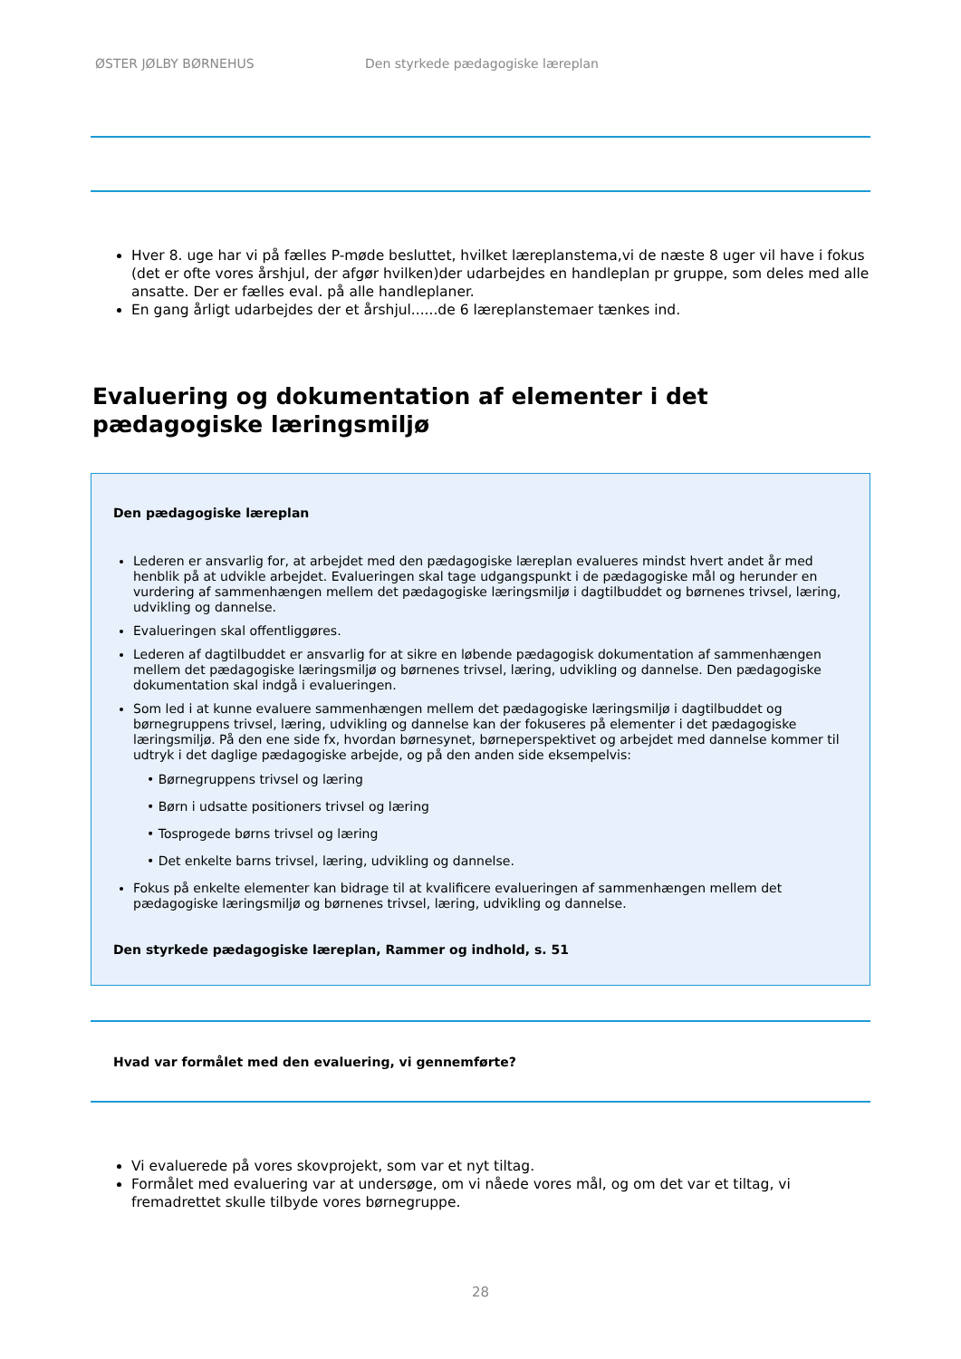ØSTER JØLBY BØRNEHUS Den styrkede pædagogiske læreplan
Hver 8. uge har vi på fælles P-møde besluttet, hvilket læreplanstema,vi de næste 8 uger vil have i fokus (det er ofte vores årshjul, der afgør hvilken)der udarbejdes en handleplan pr gruppe, som deles med alle ansatte. Der er fælles eval. på alle handleplaner.
En gang årligt udarbejdes der et årshjul......de 6 læreplanstemaer tænkes ind.
Evaluering og dokumentation af elementer i det pædagogiske læringsmiljø
Den pædagogiske læreplan
Lederen er ansvarlig for, at arbejdet med den pædagogiske læreplan evalueres mindst hvert andet år med henblik på at udvikle arbejdet. Evalueringen skal tage udgangspunkt i de pædagogiske mål og herunder en vurdering af sammenhængen mellem det pædagogiske læringsmiljø i dagtilbuddet og børnenes trivsel, læring, udvikling og dannelse.
Evalueringen skal offentliggøres.
Lederen af dagtilbuddet er ansvarlig for at sikre en løbende pædagogisk dokumentation af sammenhængen mellem det pædagogiske læringsmiljø og børnenes trivsel, læring, udvikling og dannelse. Den pædagogiske dokumentation skal indgå i evalueringen.
Som led i at kunne evaluere sammenhængen mellem det pædagogiske læringsmiljø i dagtilbuddet og børnegruppens trivsel, læring, udvikling og dannelse kan der fokuseres på elementer i det pædagogiske læringsmiljø. På den ene side fx, hvordan børnesynet, børneperspektivet og arbejdet med dannelse kommer til udtryk i det daglige pædagogiske arbejde, og på den anden side eksempelvis:
• Børnegruppens trivsel og læring
• Børn i udsatte positioners trivsel og læring
• Tosprogede børns trivsel og læring
• Det enkelte barns trivsel, læring, udvikling og dannelse.
Fokus på enkelte elementer kan bidrage til at kvalificere evalueringen af sammenhængen mellem det pædagogiske læringsmiljø og børnenes trivsel, læring, udvikling og dannelse.
Den styrkede pædagogiske læreplan, Rammer og indhold, s. 51
Hvad var formålet med den evaluering, vi gennemførte?
Vi evaluerede på vores skovprojekt, som var et nyt tiltag.
Formålet med evaluering var at undersøge, om vi nåede vores mål, og om det var et tiltag, vi fremadrettet skulle tilbyde vores børnegruppe.
28